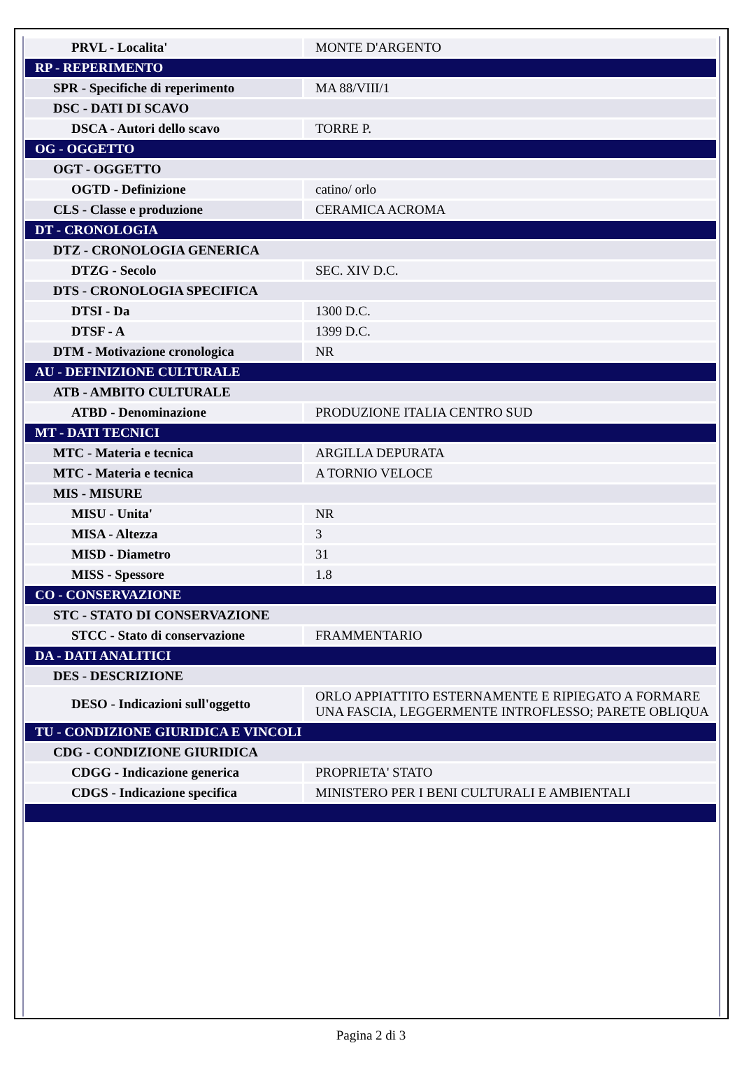| PRVL - Localita' | MONTE D'ARGENTO |
| RP - REPERIMENTO | |
| SPR - Specifiche di reperimento | MA 88/VIII/1 |
| DSC - DATI DI SCAVO | |
| DSCA - Autori dello scavo | TORRE P. |
| OG - OGGETTO | |
| OGT - OGGETTO | |
| OGTD - Definizione | catino/ orlo |
| CLS - Classe e produzione | CERAMICA ACROMA |
| DT - CRONOLOGIA | |
| DTZ - CRONOLOGIA GENERICA | |
| DTZG - Secolo | SEC. XIV D.C. |
| DTS - CRONOLOGIA SPECIFICA | |
| DTSI - Da | 1300 D.C. |
| DTSF - A | 1399 D.C. |
| DTM - Motivazione cronologica | NR |
| AU - DEFINIZIONE CULTURALE | |
| ATB - AMBITO CULTURALE | |
| ATBD - Denominazione | PRODUZIONE ITALIA CENTRO SUD |
| MT - DATI TECNICI | |
| MTC - Materia e tecnica | ARGILLA DEPURATA |
| MTC - Materia e tecnica | A TORNIO VELOCE |
| MIS - MISURE | |
| MISU - Unita' | NR |
| MISA - Altezza | 3 |
| MISD - Diametro | 31 |
| MISS - Spessore | 1.8 |
| CO - CONSERVAZIONE | |
| STC - STATO DI CONSERVAZIONE | |
| STCC - Stato di conservazione | FRAMMENTARIO |
| DA - DATI ANALITICI | |
| DES - DESCRIZIONE | |
| DESO - Indicazioni sull'oggetto | ORLO APPIATTITO ESTERNAMENTE E RIPIEGATO A FORMARE UNA FASCIA, LEGGERMENTE INTROFLESSO; PARETE OBLIQUA |
| TU - CONDIZIONE GIURIDICA E VINCOLI | |
| CDG - CONDIZIONE GIURIDICA | |
| CDGG - Indicazione generica | PROPRIETA' STATO |
| CDGS - Indicazione specifica | MINISTERO PER I BENI CULTURALI E AMBIENTALI |
Pagina 2 di 3